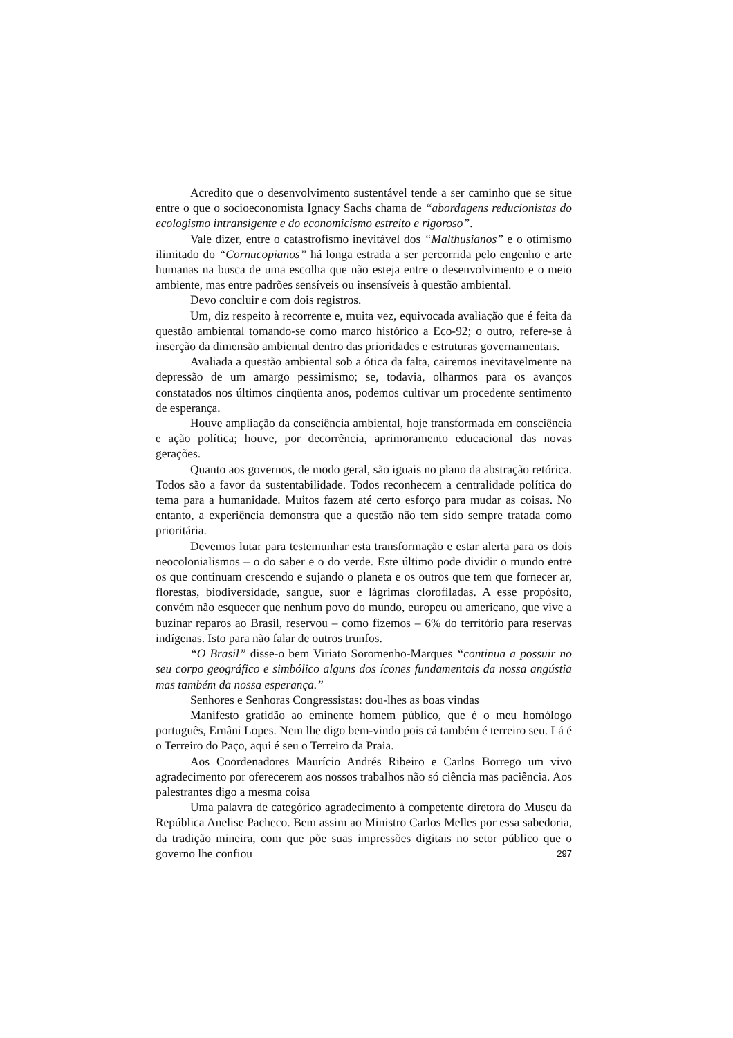Acredito que o desenvolvimento sustentável tende a ser caminho que se situe entre o que o socioeconomista Ignacy Sachs chama de “abordagens reducionistas do ecologismo intransigente e do economicismo estreito e rigoroso”.
Vale dizer, entre o catastrofismo inevitável dos “Malthusianos” e o otimismo ilimitado do “Cornucopianos” há longa estrada a ser percorrida pelo engenho e arte humanas na busca de uma escolha que não esteja entre o desenvolvimento e o meio ambiente, mas entre padrões sensíveis ou insensíveis à questão ambiental.
Devo concluir e com dois registros.
Um, diz respeito à recorrente e, muita vez, equivocada avaliação que é feita da questão ambiental tomando-se como marco histórico a Eco-92; o outro, refere-se à inserção da dimensão ambiental dentro das prioridades e estruturas governamentais.
Avaliada a questão ambiental sob a ótica da falta, cairemos inevitavelmente na depressão de um amargo pessimismo; se, todavia, olharmos para os avanços constatados nos últimos cinqüenta anos, podemos cultivar um procedente sentimento de esperança.
Houve ampliação da consciência ambiental, hoje transformada em consciência e ação política; houve, por decorrência, aprimoramento educacional das novas gerações.
Quanto aos governos, de modo geral, são iguais no plano da abstração retórica. Todos são a favor da sustentabilidade. Todos reconhecem a centralidade política do tema para a humanidade. Muitos fazem até certo esforço para mudar as coisas. No entanto, a experiência demonstra que a questão não tem sido sempre tratada como prioritária.
Devemos lutar para testemunhar esta transformação e estar alerta para os dois neocolonialismos – o do saber e o do verde. Este último pode dividir o mundo entre os que continuam crescendo e sujando o planeta e os outros que tem que fornecer ar, florestas, biodiversidade, sangue, suor e lágrimas clorofiladas. A esse propósito, convém não esquecer que nenhum povo do mundo, europeu ou americano, que vive a buzinar reparos ao Brasil, reservou – como fizemos – 6% do território para reservas indígenas. Isto para não falar de outros trunfos.
“O Brasil” disse-o bem Viriato Soromenho-Marques “continua a possuir no seu corpo geográfico e simbólico alguns dos ícones fundamentais da nossa angústia mas também da nossa esperança.”
Senhores e Senhoras Congressistas: dou-lhes as boas vindas
Manifesto gratidão ao eminente homem público, que é o meu homólogo português, Ernâni Lopes. Nem lhe digo bem-vindo pois cá também é terreiro seu. Lá é o Terreiro do Paço, aqui é seu o Terreiro da Praia.
Aos Coordenadores Maurício Andrés Ribeiro e Carlos Borrego um vivo agradecimento por oferecerem aos nossos trabalhos não só ciência mas paciência. Aos palestrantes digo a mesma coisa
Uma palavra de categórico agradecimento à competente diretora do Museu da República Anelise Pacheco. Bem assim ao Ministro Carlos Melles por essa sabedoria, da tradição mineira, com que põe suas impressões digitais no setor público que o governo lhe confiou
297